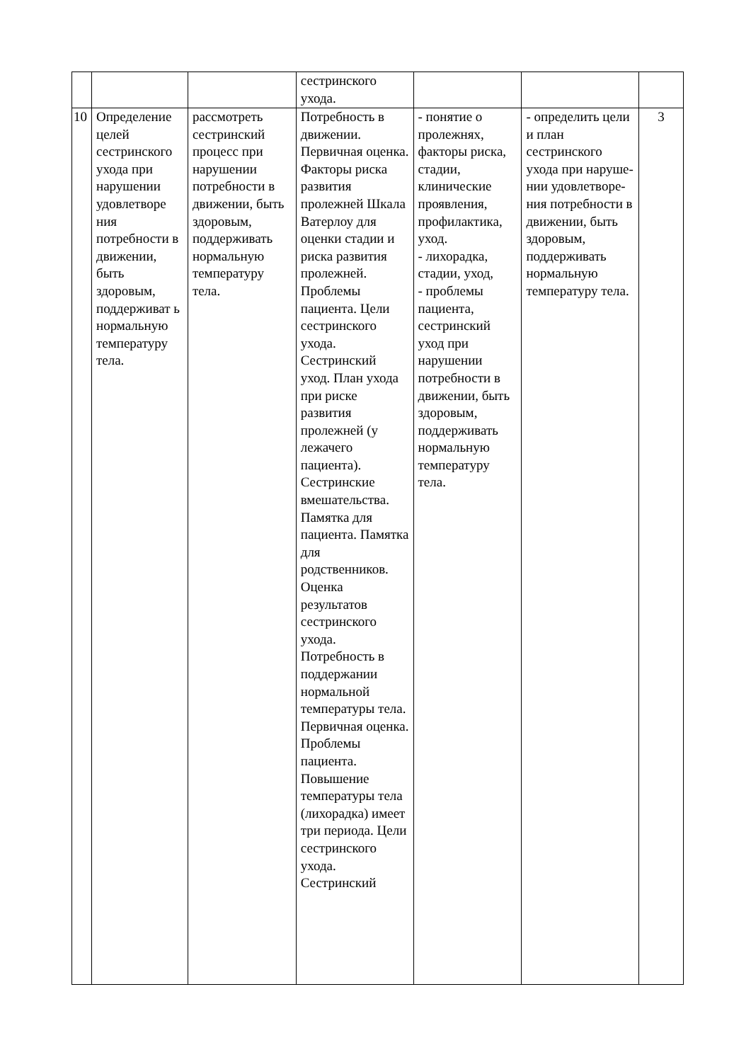| | | | сестринского ухода. | | | |
| 10 | Определение целей сестринского ухода при нарушении удовлетворе ния потребности в движении, быть здоровым, поддерживат ь нормальную температуру тела. | рассмотреть сестринский процесс при нарушении потребности в движении, быть здоровым, поддерживать нормальную температуру тела. | Потребность в движении. Первичная оценка. Факторы риска развития пролежней Шкала Ватерлоу для оценки стадии и риска развития пролежней. Проблемы пациента. Цели сестринского ухода. Сестринский уход. План ухода при риске развития пролежней (у лежачего пациента). Сестринские вмешательства. Памятка для пациента. Памятка для родственников. Оценка результатов сестринского ухода. Потребность в поддержании нормальной температуры тела. Первичная оценка. Проблемы пациента. Повышение температуры тела (лихорадка) имеет три периода. Цели сестринского ухода. Сестринский | - понятие о пролежнях, факторы риска, стадии, клинические проявления, профилактика, уход. - лихорадка, стадии, уход, - проблемы пациента, сестринский уход при нарушении потребности в движении, быть здоровым, поддерживать нормальную температуру тела. | - определить цели и план сестринского ухода при наруше-нии удовлетворе-ния потребности в движении, быть здоровым, поддерживать нормальную температуру тела. | 3 |